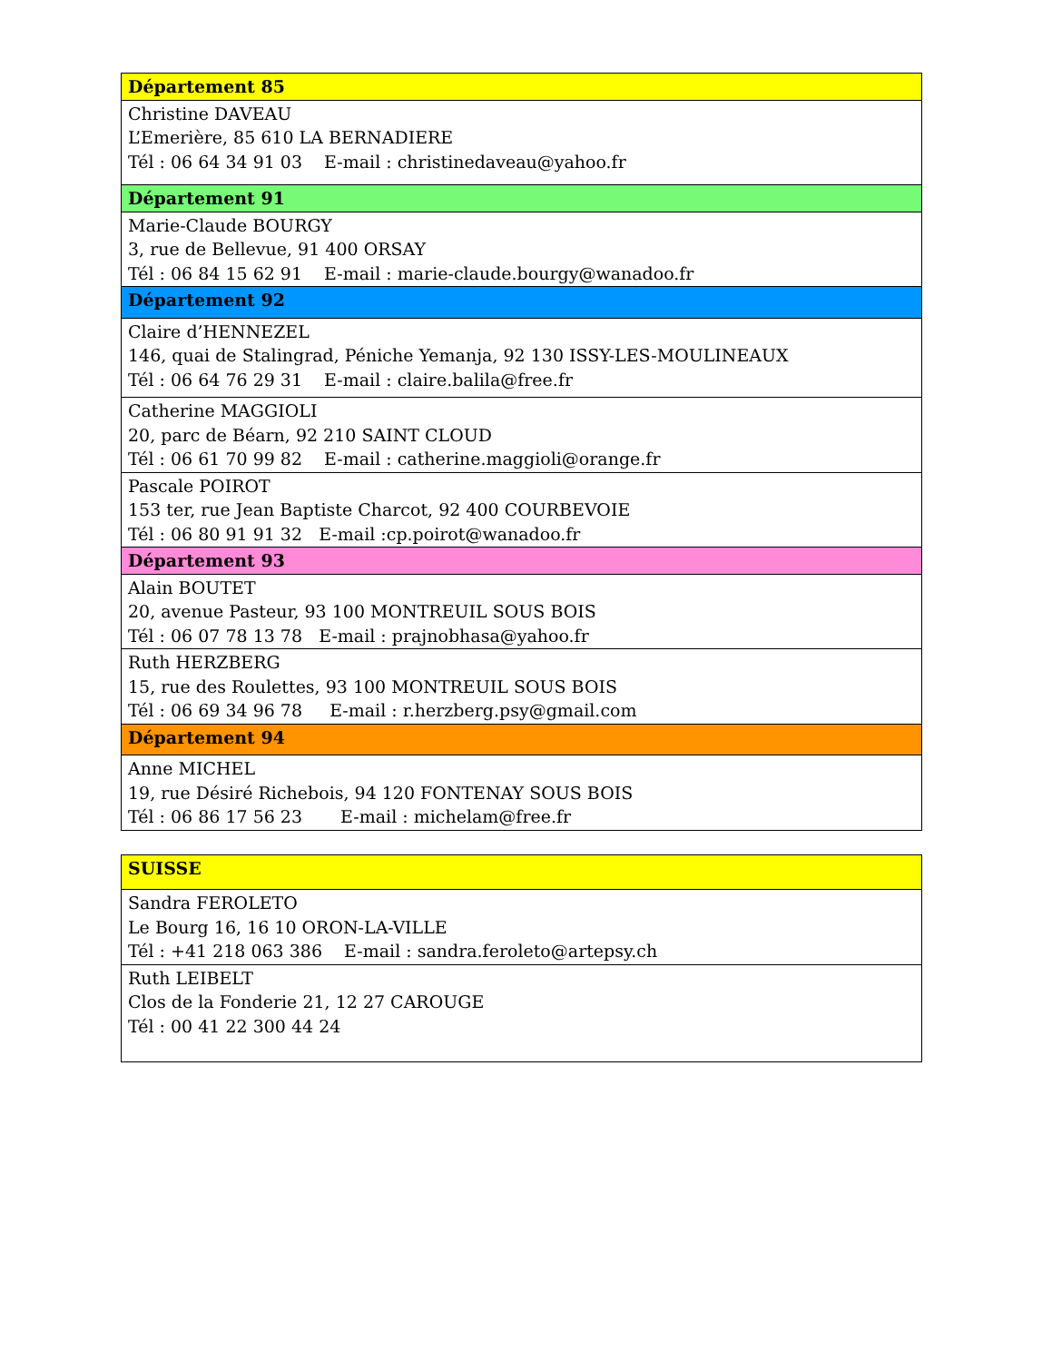| Département 85 |
| Christine DAVEAU L’Emerière, 85 610 LA BERNADIERE Tél : 06 64 34 91 03 E-mail : christinedaveau@yahoo.fr |
| Département 91 |
| Marie-Claude BOURGY 3, rue de Bellevue, 91 400 ORSAY Tél : 06 84 15 62 91 E-mail : marie-claude.bourgy@wanadoo.fr |
| Département 92 |
| Claire d’HENNEZEL 146, quai de Stalingrad, Péniche Yemanja, 92 130 ISSY-LES-MOULINEAUX Tél : 06 64 76 29 31 E-mail : claire.balila@free.fr |
| Catherine MAGGIOLI 20, parc de Béarn, 92 210 SAINT CLOUD Tél : 06 61 70 99 82 E-mail : catherine.maggioli@orange.fr |
| Pascale POIROT 153 ter, rue Jean Baptiste Charcot, 92 400 COURBEVOIE Tél : 06 80 91 91 32 E-mail :cp.poirot@wanadoo.fr |
| Département 93 |
| Alain BOUTET 20, avenue Pasteur, 93 100 MONTREUIL SOUS BOIS Tél : 06 07 78 13 78 E-mail : prajnobhasa@yahoo.fr |
| Ruth HERZBERG 15, rue des Roulettes, 93 100 MONTREUIL SOUS BOIS Tél : 06 69 34 96 78 E-mail : r.herzberg.psy@gmail.com |
| Département 94 |
| Anne MICHEL 19, rue Désiré Richebois, 94 120 FONTENAY SOUS BOIS Tél : 06 86 17 56 23 E-mail : michelam@free.fr |
| SUISSE |
| Sandra FEROLETO Le Bourg 16, 16 10 ORON-LA-VILLE Tél : +41 218 063 386 E-mail : sandra.feroleto@artepsy.ch |
| Ruth LEIBELT Clos de la Fonderie 21, 12 27 CAROUGE Tél : 00 41 22 300 44 24 |